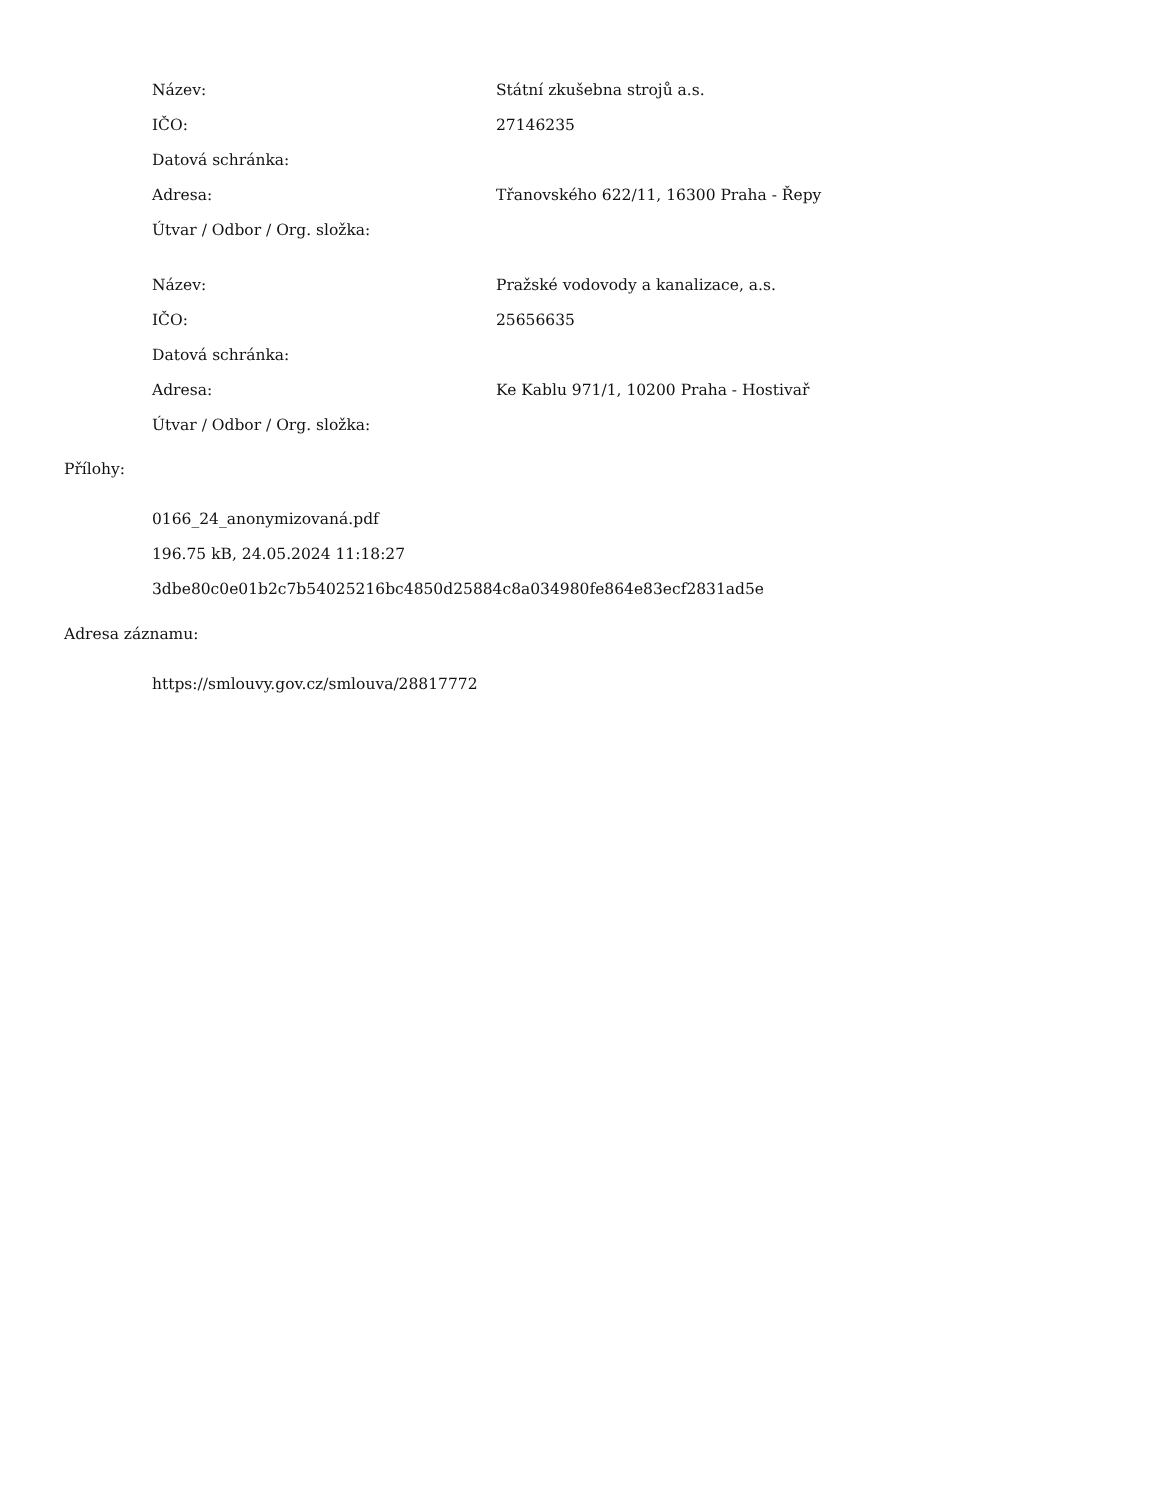| Název: | Státní zkušebna strojů a.s. |
| IČO: | 27146235 |
| Datová schránka: | |
| Adresa: | Třanovského 622/11, 16300 Praha - Řepy |
| Útvar / Odbor / Org. složka: | |
| Název: | Pražské vodovody a kanalizace, a.s. |
| IČO: | 25656635 |
| Datová schránka: | |
| Adresa: | Ke Kablu 971/1, 10200 Praha - Hostivař |
| Útvar / Odbor / Org. složka: | |
Přílohy:
0166_24_anonymizovaná.pdf
196.75 kB, 24.05.2024 11:18:27
3dbe80c0e01b2c7b54025216bc4850d25884c8a034980fe864e83ecf2831ad5e
Adresa záznamu:
https://smlouvy.gov.cz/smlouva/28817772